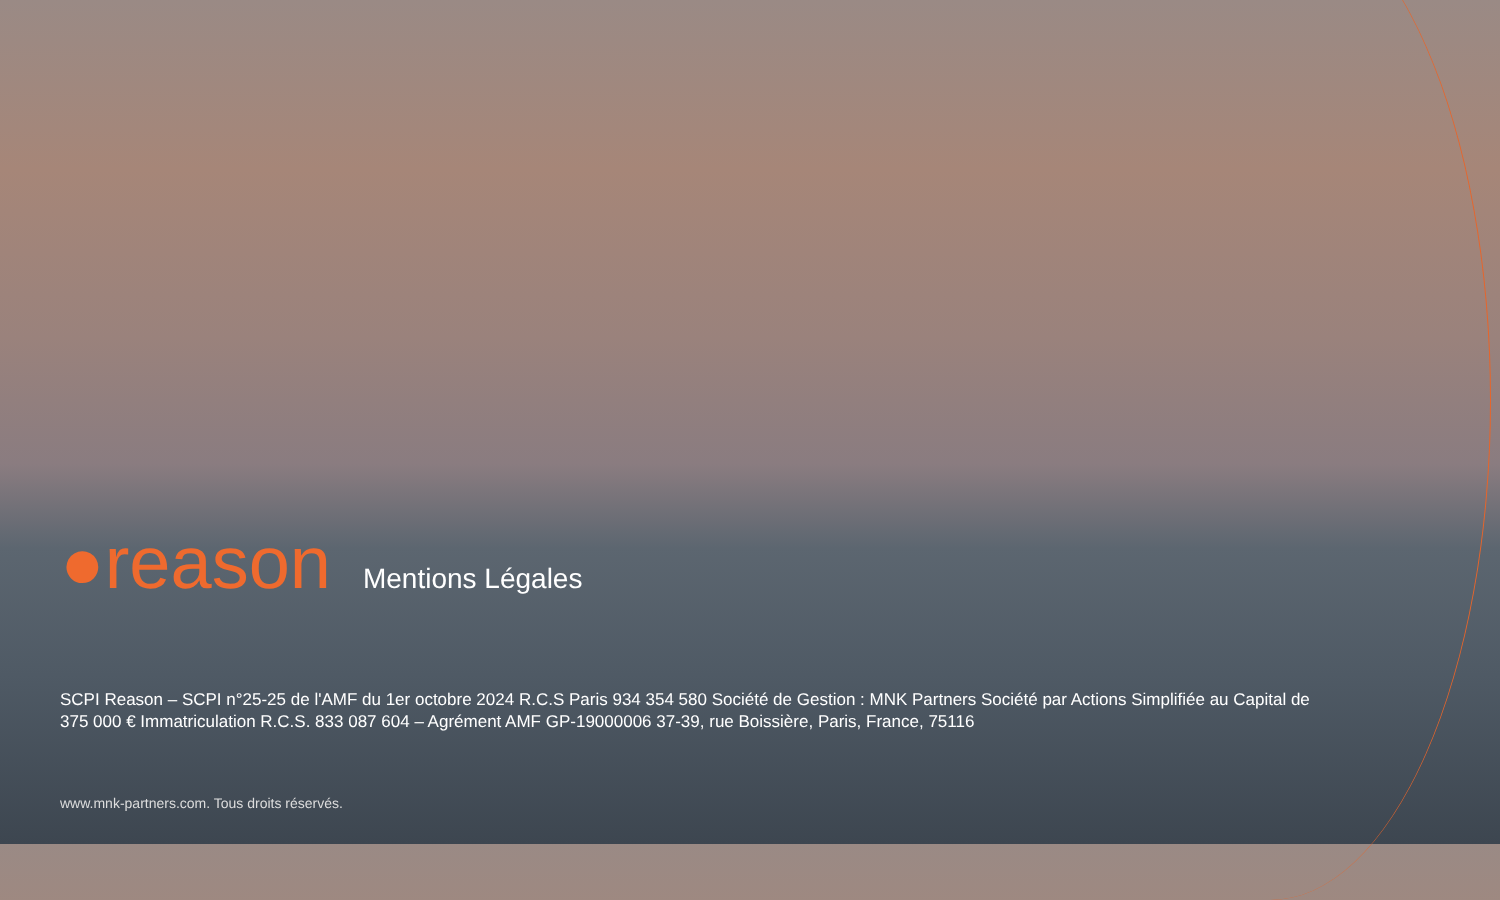●reason
Mentions Légales
SCPI Reason – SCPI n°25-25 de l'AMF du 1er octobre 2024 R.C.S Paris 934 354 580 Société de Gestion : MNK Partners Société par Actions Simplifiée au Capital de 375 000 € Immatriculation R.C.S. 833 087 604 – Agrément AMF GP-19000006 37-39, rue Boissière, Paris, France, 75116
www.mnk-partners.com. Tous droits réservés.